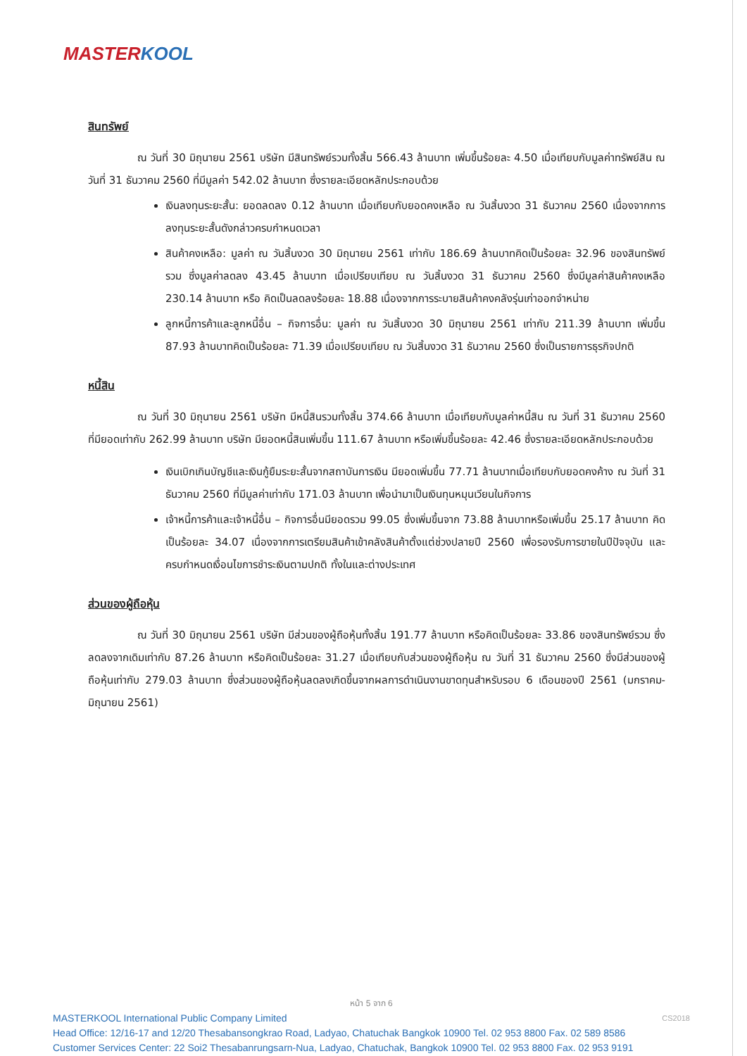MASTER KOOL
สินทรัพย์
ณ วันที่ 30 มิถุนายน 2561 บริษัท มีสินทรัพย์รวมทั้งสิ้น 566.43 ล้านบาท เพิ่มขึ้นร้อยละ 4.50 เมื่อเทียบกับมูลค่าทรัพย์สิน ณ วันที่ 31 ธันวาคม 2560 ที่มีมูลค่า 542.02 ล้านบาท ซึ่งรายละเอียดหลักประกอบด้วย
เงินลงทุนระยะสั้น: ยอดลดลง 0.12 ล้านบาท เมื่อเทียบกับยอดคงเหลือ ณ วันสิ้นงวด 31 ธันวาคม 2560 เนื่องจากการลงทุนระยะสั้นดังกล่าวครบกำหนดเวลา
สินค้าคงเหลือ: มูลค่า ณ วันสิ้นงวด 30 มิถุนายน 2561 เท่ากับ 186.69 ล้านบาทคิดเป็นร้อยละ 32.96 ของสินทรัพย์รวม ซึ่งมูลค่าลดลง 43.45 ล้านบาท เมื่อเปรียบเทียบ ณ วันสิ้นงวด 31 ธันวาคม 2560 ซึ่งมีมูลค่าสินค้าคงเหลือ 230.14 ล้านบาท หรือ คิดเป็นลดลงร้อยละ 18.88 เนื่องจากการระบายสินค้าคงคลังรุ่นเก่าออกจำหน่าย
ลูกหนี้การค้าและลูกหนี้อื่น – กิจการอื่น: มูลค่า ณ วันสิ้นงวด 30 มิถุนายน 2561 เท่ากับ 211.39 ล้านบาท เพิ่มขึ้น 87.93 ล้านบาทคิดเป็นร้อยละ 71.39 เมื่อเปรียบเทียบ ณ วันสิ้นงวด 31 ธันวาคม 2560 ซึ่งเป็นรายการธุรกิจปกติ
หนี้สิน
ณ วันที่ 30 มิถุนายน 2561 บริษัท มีหนี้สินรวมทั้งสิ้น 374.66 ล้านบาท เมื่อเทียบกับมูลค่าหนี้สิน ณ วันที่ 31 ธันวาคม 2560 ที่มียอดเท่ากับ 262.99 ล้านบาท บริษัท มียอดหนี้สินเพิ่มขึ้น 111.67 ล้านบาท หรือเพิ่มขึ้นร้อยละ 42.46 ซึ่งรายละเอียดหลักประกอบด้วย
เงินเบิกเกินบัญชีและเงินกู้ยืมระยะสั้นจากสถาบันการเงิน มียอดเพิ่มขึ้น 77.71 ล้านบาทเมื่อเทียบกับยอดคงค้าง ณ วันที่ 31 ธันวาคม 2560 ที่มีมูลค่าเท่ากับ 171.03 ล้านบาท เพื่อนำมาเป็นเงินทุนหมุนเวียนในกิจการ
เจ้าหนี้การค้าและเจ้าหนี้อื่น – กิจการอื่นมียอดรวม 99.05 ซึ่งเพิ่มขึ้นจาก 73.88 ล้านบาทหรือเพิ่มขึ้น 25.17 ล้านบาท คิดเป็นร้อยละ 34.07 เนื่องจากการเตรียมสินค้าเข้าคลังสินค้าตั้งแต่ช่วงปลายปี 2560 เพื่อรองรับการขายในปีปัจจุบัน และครบกำหนดเงื่อนไขการชำระเงินตามปกติ ทั้งในและต่างประเทศ
ส่วนของผู้ถือหุ้น
ณ วันที่ 30 มิถุนายน 2561 บริษัท มีส่วนของผู้ถือหุ้นทั้งสิ้น 191.77 ล้านบาท หรือคิดเป็นร้อยละ 33.86 ของสินทรัพย์รวม ซึ่งลดลงจากเดิมเท่ากับ 87.26 ล้านบาท หรือคิดเป็นร้อยละ 31.27 เมื่อเทียบกับส่วนของผู้ถือหุ้น ณ วันที่ 31 ธันวาคม 2560 ซึ่งมีส่วนของผู้ถือหุ้นเท่ากับ 279.03 ล้านบาท ซึ่งส่วนของผู้ถือหุ้นลดลงเกิดขึ้นจากผลการดำเนินงานขาดทุนสำหรับรอบ 6 เดือนของปี 2561 (มกราคม-มิถุนายน 2561)
หน้า 5 จาก 6
MASTERKOOL International Public Company Limited CS2018
Head Office: 12/16-17 and 12/20 Thesabansongkrao Road, Ladyao, Chatuchak Bangkok 10900 Tel. 02 953 8800 Fax. 02 589 8586
Customer Services Center: 22 Soi2 Thesabanrungsarn-Nua, Ladyao, Chatuchak, Bangkok 10900 Tel. 02 953 8800 Fax. 02 953 9191